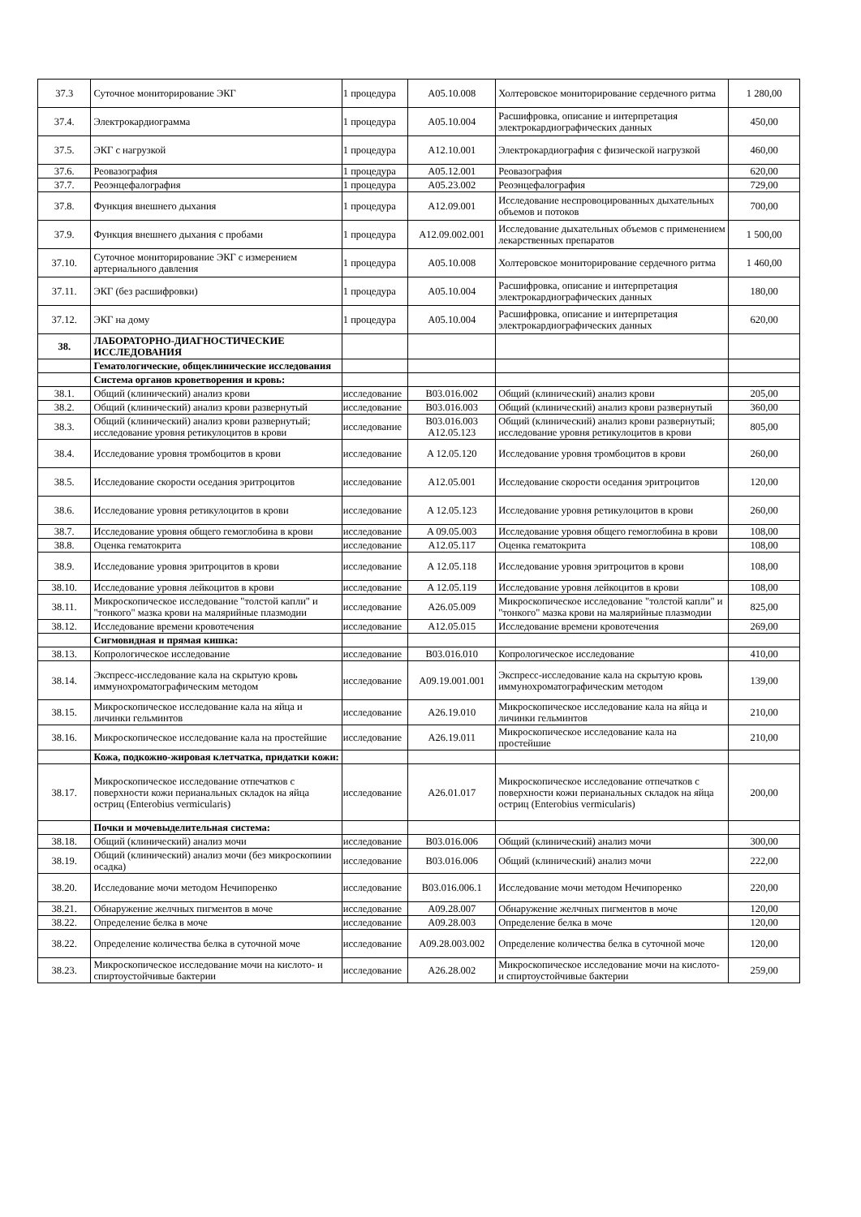| 37.3 | Суточное мониторирование ЭКГ | 1 процедура | A05.10.008 | Холтеровское мониторирование сердечного ритма | 1 280,00 |
| 37.4. | Электрокардиограмма | 1 процедура | A05.10.004 | Расшифровка, описание и интерпретация электрокардиографических данных | 450,00 |
| 37.5. | ЭКГ с нагрузкой | 1 процедура | A12.10.001 | Электрокардиография с физической нагрузкой | 460,00 |
| 37.6. | Реовазография | 1 процедура | A05.12.001 | Реовазография | 620,00 |
| 37.7. | Реоэнцефалография | 1 процедура | A05.23.002 | Реоэнцефалография | 729,00 |
| 37.8. | Функция внешнего дыхания | 1 процедура | A12.09.001 | Исследование неспровоцированных дыхательных объемов и потоков | 700,00 |
| 37.9. | Функция внешнего дыхания с пробами | 1 процедура | A12.09.002.001 | Исследование дыхательных объемов с применением лекарственных препаратов | 1 500,00 |
| 37.10. | Суточное мониторирование ЭКГ с измерением артериального давления | 1 процедура | A05.10.008 | Холтеровское мониторирование сердечного ритма | 1 460,00 |
| 37.11. | ЭКГ (без расшифровки) | 1 процедура | A05.10.004 | Расшифровка, описание и интерпретация электрокардиографических данных | 180,00 |
| 37.12. | ЭКГ на дому | 1 процедура | A05.10.004 | Расшифровка, описание и интерпретация электрокардиографических данных | 620,00 |
| 38. | ЛАБОРАТОРНО-ДИАГНОСТИЧЕСКИЕ ИССЛЕДОВАНИЯ | | | | |
| | Гематологические, общеклинические исследования | | | | |
| | Система органов кроветворения и кровь: | | | | |
| 38.1. | Общий (клинический) анализ крови | исследование | B03.016.002 | Общий (клинический) анализ крови | 205,00 |
| 38.2. | Общий (клинический) анализ крови развернутый | исследование | B03.016.003 | Общий (клинический) анализ крови развернутый | 360,00 |
| 38.3. | Общий (клинический) анализ крови развернутый; исследование уровня ретикулоцитов в крови | исследование | B03.016.003 A12.05.123 | Общий (клинический) анализ крови развернутый; исследование уровня ретикулоцитов в крови | 805,00 |
| 38.4. | Исследование уровня тромбоцитов в крови | исследование | A 12.05.120 | Исследование уровня тромбоцитов в крови | 260,00 |
| 38.5. | Исследование скорости оседания эритроцитов | исследование | A12.05.001 | Исследование скорости оседания эритроцитов | 120,00 |
| 38.6. | Исследование уровня ретикулоцитов в крови | исследование | A 12.05.123 | Исследование уровня ретикулоцитов в крови | 260,00 |
| 38.7. | Исследование уровня общего гемоглобина в крови | исследование | A 09.05.003 | Исследование уровня общего гемоглобина в крови | 108,00 |
| 38.8. | Оценка гематокрита | исследование | A12.05.117 | Оценка гематокрита | 108,00 |
| 38.9. | Исследование уровня эритроцитов в крови | исследование | A 12.05.118 | Исследование уровня эритроцитов в крови | 108,00 |
| 38.10. | Исследование уровня лейкоцитов в крови | исследование | A 12.05.119 | Исследование уровня лейкоцитов в крови | 108,00 |
| 38.11. | Микроскопическое исследование "толстой капли" и "тонкого" мазка крови на малярийные плазмодии | исследование | A26.05.009 | Микроскопическое исследование "толстой капли" и "тонкого" мазка крови на малярийные плазмодии | 825,00 |
| 38.12. | Исследование времени кровотечения | исследование | A12.05.015 | Исследование времени кровотечения | 269,00 |
| | Сигмовидная и прямая кишка: | | | | |
| 38.13. | Копрологическое исследование | исследование | B03.016.010 | Копрологическое исследование | 410,00 |
| 38.14. | Экспресс-исследование кала на скрытую кровь иммунохроматографическим методом | исследование | A09.19.001.001 | Экспресс-исследование кала на скрытую кровь иммунохроматографическим методом | 139,00 |
| 38.15. | Микроскопическое исследование кала на яйца и личинки гельминтов | исследование | A26.19.010 | Микроскопическое исследование кала на яйца и личинки гельминтов | 210,00 |
| 38.16. | Микроскопическое исследование кала на простейшие | исследование | A26.19.011 | Микроскопическое исследование кала на простейшие | 210,00 |
| | Кожа, подкожно-жировая клетчатка, придатки кожи: | | | | |
| 38.17. | Микроскопическое исследование отпечатков с поверхности кожи перианальных складок на яйца остриц (Enterobius vermicularis) | исследование | A26.01.017 | Микроскопическое исследование отпечатков с поверхности кожи перианальных складок на яйца остриц (Enterobius vermicularis) | 200,00 |
| | Почки и мочевыделительная система: | | | | |
| 38.18. | Общий (клинический) анализ мочи | исследование | B03.016.006 | Общий (клинический) анализ мочи | 300,00 |
| 38.19. | Общий (клинический) анализ мочи (без микроскопиии осадка) | исследование | B03.016.006 | Общий (клинический) анализ мочи | 222,00 |
| 38.20. | Исследование мочи методом Нечипоренко | исследование | B03.016.006.1 | Исследование мочи методом Нечипоренко | 220,00 |
| 38.21. | Обнаружение желчных пигментов в моче | исследование | A09.28.007 | Обнаружение желчных пигментов в моче | 120,00 |
| 38.22. | Определение белка в моче | исследование | A09.28.003 | Определение белка в моче | 120,00 |
| 38.22. | Определение количества белка в суточной моче | исследование | A09.28.003.002 | Определение количества белка в суточной моче | 120,00 |
| 38.23. | Микроскопическое исследование мочи на кислото- и спиртоустойчивые бактерии | исследование | A26.28.002 | Микроскопическое исследование мочи на кислото- и спиртоустойчивые бактерии | 259,00 |